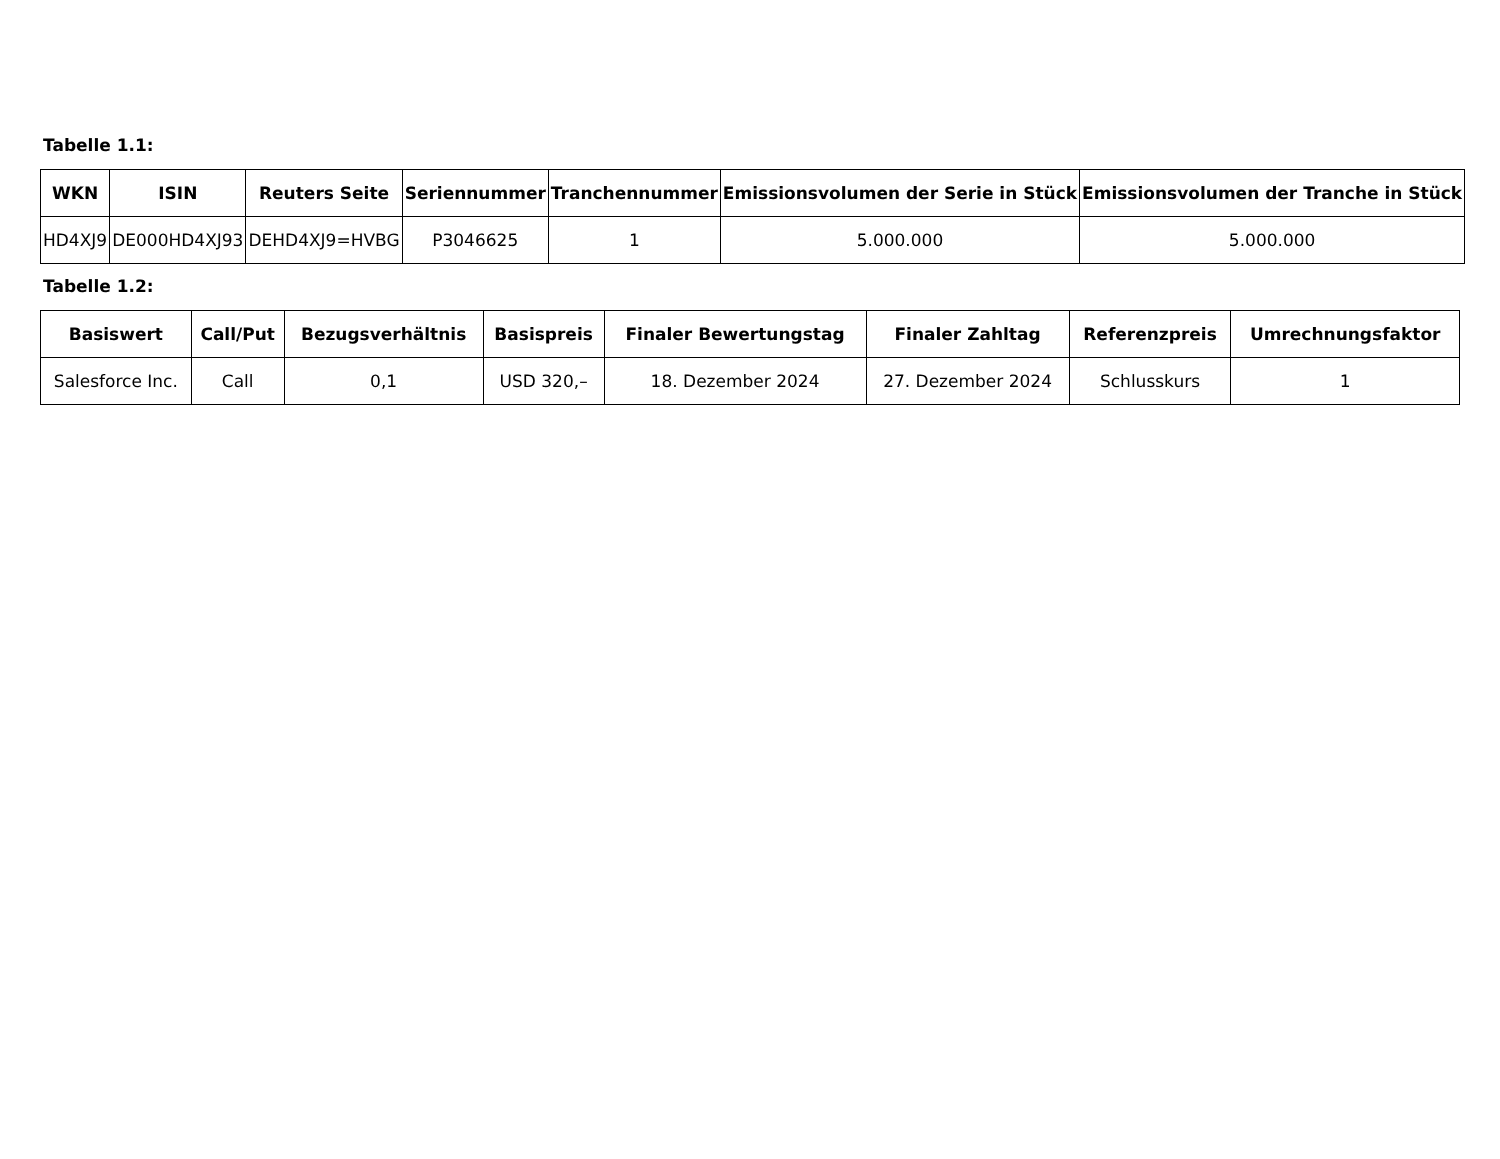Tabelle 1.1:
| WKN | ISIN | Reuters Seite | Seriennummer | Tranchennummer | Emissionsvolumen der Serie in Stück | Emissionsvolumen der Tranche in Stück |
| --- | --- | --- | --- | --- | --- | --- |
| HD4XJ9 | DE000HD4XJ93 | DEHD4XJ9=HVBG | P3046625 | 1 | 5.000.000 | 5.000.000 |
Tabelle 1.2:
| Basiswert | Call/Put | Bezugsverhältnis | Basispreis | Finaler Bewertungstag | Finaler Zahltag | Referenzpreis | Umrechnungsfaktor |
| --- | --- | --- | --- | --- | --- | --- | --- |
| Salesforce Inc. | Call | 0,1 | USD 320,– | 18. Dezember 2024 | 27. Dezember 2024 | Schlusskurs | 1 |